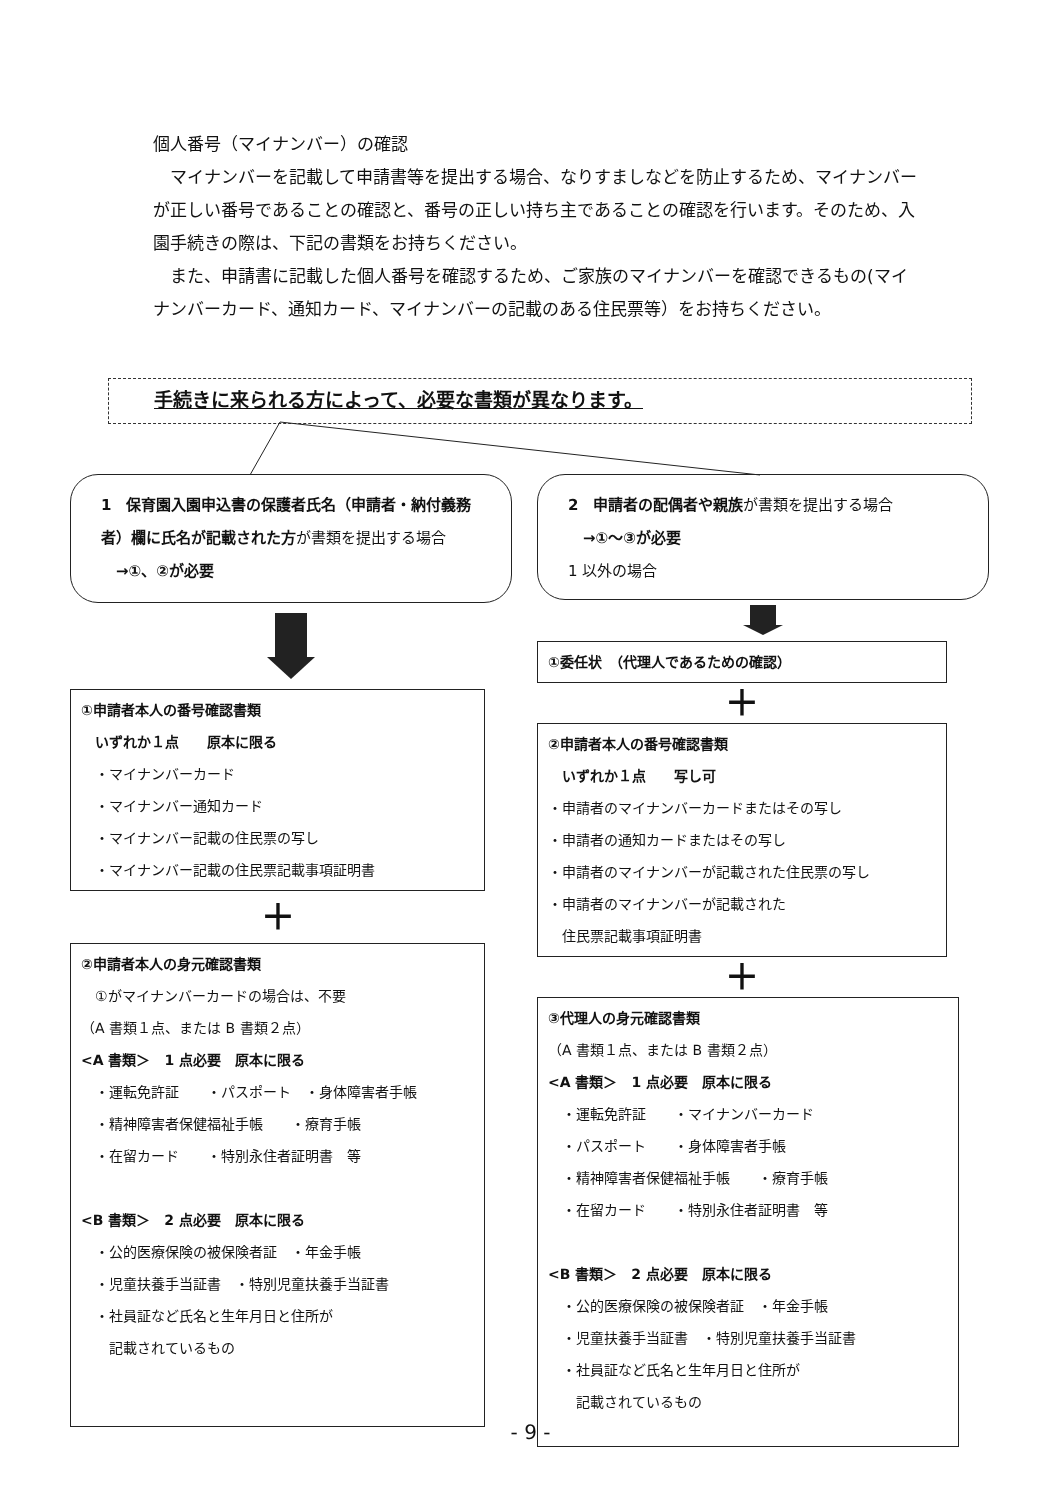個人番号（マイナンバー）の確認
　マイナンバーを記載して申請書等を提出する場合、なりすましなどを防止するため、マイナンバーが正しい番号であることの確認と、番号の正しい持ち主であることの確認を行います。そのため、入園手続きの際は、下記の書類をお持ちください。
　また、申請書に記載した個人番号を確認するため、ご家族のマイナンバーを確認できるもの(マイナンバーカード、通知カード、マイナンバーの記載のある住民票等）をお持ちください。
手続きに来られる方によって、必要な書類が異なります。
1　保育園入園申込書の保護者氏名（申請者・納付義務者）欄に氏名が記載された方が書類を提出する場合
　→①、②が必要
①申請者本人の番号確認書類
　いずれか１点　　原本に限る
　・マイナンバーカード
　・マイナンバー通知カード
　・マイナンバー記載の住民票の写し
　・マイナンバー記載の住民票記載事項証明書
＋
②申請者本人の身元確認書類
　①がマイナンバーカードの場合は、不要
（A 書類１点、または B 書類２点）
<A 書類＞　1 点必要　原本に限る
　・運転免許証　　・パスポート　・身体障害者手帳
　・精神障害者保健福祉手帳　　・療育手帳
　・在留カード　　・特別永住者証明書　等
<B 書類＞　2 点必要　原本に限る
　・公的医療保険の被保険者証　・年金手帳
　・児童扶養手当証書　・特別児童扶養手当証書
　・社員証など氏名と生年月日と住所が
　　記載されているもの
2　申請者の配偶者や親族が書類を提出する場合
　→①～③が必要
1 以外の場合
①委任状　（代理人であるための確認）
＋
②申請者本人の番号確認書類
　いずれか１点　　写し可
・申請者のマイナンバーカードまたはその写し
・申請者の通知カードまたはその写し
・申請者のマイナンバーが記載された住民票の写し
・申請者のマイナンバーが記載された
　住民票記載事項証明書
＋
③代理人の身元確認書類
（A 書類１点、または B 書類２点）
<A 書類＞　1 点必要　原本に限る
　・運転免許証　　・マイナンバーカード
　・パスポート　　・身体障害者手帳
　・精神障害者保健福祉手帳　　・療育手帳
　・在留カード　　・特別永住者証明書　等
<B 書類＞　2 点必要　原本に限る
　・公的医療保険の被保険者証　・年金手帳
　・児童扶養手当証書　・特別児童扶養手当証書
　・社員証など氏名と生年月日と住所が
　　記載されているもの
- 9 -